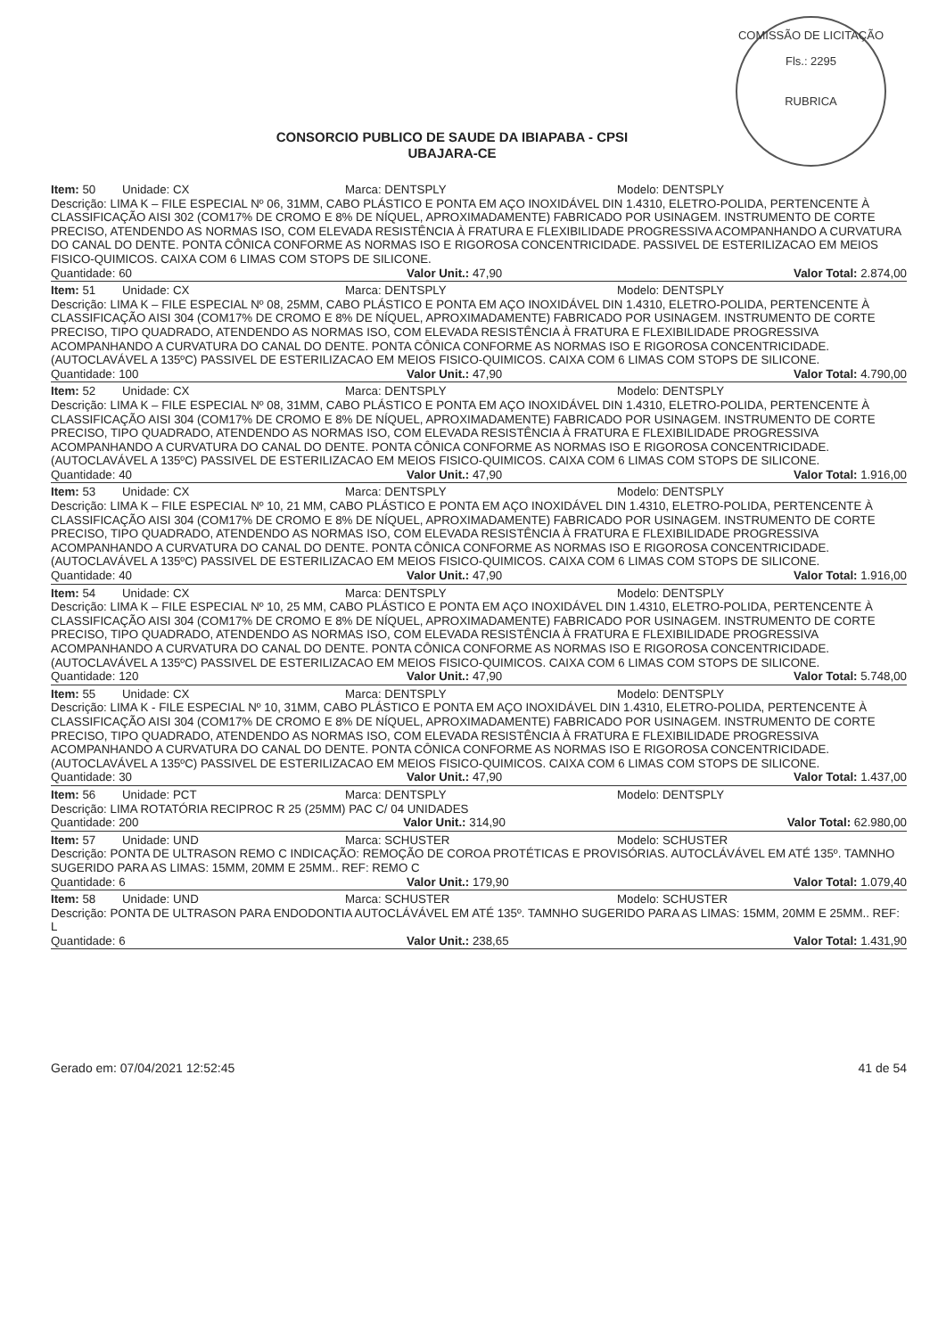COMISSÃO DE LICITAÇÃO
Fls.: 2295
RUBRICA
CONSORCIO PUBLICO DE SAUDE DA IBIAPABA - CPSI
UBAJARA-CE
Item: 50 Unidade: CX Marca: DENTSPLY Modelo: DENTSPLY
Descrição: LIMA K – FILE ESPECIAL Nº 06, 31MM, CABO PLÁSTICO E PONTA EM AÇO INOXIDÁVEL DIN 1.4310, ELETRO-POLIDA, PERTENCENTE À CLASSIFICAÇÃO AISI 302 (COM17% DE CROMO E 8% DE NÍQUEL, APROXIMADAMENTE) FABRICADO POR USINAGEM. INSTRUMENTO DE CORTE PRECISO, ATENDENDO AS NORMAS ISO, COM ELEVADA RESISTÊNCIA À FRATURA E FLEXIBILIDADE PROGRESSIVA ACOMPANHANDO A CURVATURA DO CANAL DO DENTE. PONTA CÔNICA CONFORME AS NORMAS ISO E RIGOROSA CONCENTRICIDADE. PASSIVEL DE ESTERILIZACAO EM MEIOS FISICO-QUIMICOS. CAIXA COM 6 LIMAS COM STOPS DE SILICONE.
Quantidade: 60 Valor Unit.: 47,90 Valor Total: 2.874,00
Item: 51 Unidade: CX Marca: DENTSPLY Modelo: DENTSPLY
Descrição: LIMA K – FILE ESPECIAL Nº 08, 25MM, CABO PLÁSTICO E PONTA EM AÇO INOXIDÁVEL DIN 1.4310, ELETRO-POLIDA, PERTENCENTE À CLASSIFICAÇÃO AISI 304 (COM17% DE CROMO E 8% DE NÍQUEL, APROXIMADAMENTE) FABRICADO POR USINAGEM. INSTRUMENTO DE CORTE PRECISO, TIPO QUADRADO, ATENDENDO AS NORMAS ISO, COM ELEVADA RESISTÊNCIA À FRATURA E FLEXIBILIDADE PROGRESSIVA ACOMPANHANDO A CURVATURA DO CANAL DO DENTE. PONTA CÔNICA CONFORME AS NORMAS ISO E RIGOROSA CONCENTRICIDADE. (AUTOCLAVÁVEL A 135ºC) PASSIVEL DE ESTERILIZACAO EM MEIOS FISICO-QUIMICOS. CAIXA COM 6 LIMAS COM STOPS DE SILICONE.
Quantidade: 100 Valor Unit.: 47,90 Valor Total: 4.790,00
Item: 52 Unidade: CX Marca: DENTSPLY Modelo: DENTSPLY
Descrição: LIMA K – FILE ESPECIAL Nº 08, 31MM, CABO PLÁSTICO E PONTA EM AÇO INOXIDÁVEL DIN 1.4310, ELETRO-POLIDA, PERTENCENTE À CLASSIFICAÇÃO AISI 304 (COM17% DE CROMO E 8% DE NÍQUEL, APROXIMADAMENTE) FABRICADO POR USINAGEM. INSTRUMENTO DE CORTE PRECISO, TIPO QUADRADO, ATENDENDO AS NORMAS ISO, COM ELEVADA RESISTÊNCIA À FRATURA E FLEXIBILIDADE PROGRESSIVA ACOMPANHANDO A CURVATURA DO CANAL DO DENTE. PONTA CÔNICA CONFORME AS NORMAS ISO E RIGOROSA CONCENTRICIDADE. (AUTOCLAVÁVEL A 135ºC) PASSIVEL DE ESTERILIZACAO EM MEIOS FISICO-QUIMICOS. CAIXA COM 6 LIMAS COM STOPS DE SILICONE.
Quantidade: 40 Valor Unit.: 47,90 Valor Total: 1.916,00
Item: 53 Unidade: CX Marca: DENTSPLY Modelo: DENTSPLY
Descrição: LIMA K – FILE ESPECIAL Nº 10, 21 MM, CABO PLÁSTICO E PONTA EM AÇO INOXIDÁVEL DIN 1.4310, ELETRO-POLIDA, PERTENCENTE À CLASSIFICAÇÃO AISI 304 (COM17% DE CROMO E 8% DE NÍQUEL, APROXIMADAMENTE) FABRICADO POR USINAGEM. INSTRUMENTO DE CORTE PRECISO, TIPO QUADRADO, ATENDENDO AS NORMAS ISO, COM ELEVADA RESISTÊNCIA À FRATURA E FLEXIBILIDADE PROGRESSIVA ACOMPANHANDO A CURVATURA DO CANAL DO DENTE. PONTA CÔNICA CONFORME AS NORMAS ISO E RIGOROSA CONCENTRICIDADE. (AUTOCLAVÁVEL A 135ºC) PASSIVEL DE ESTERILIZACAO EM MEIOS FISICO-QUIMICOS. CAIXA COM 6 LIMAS COM STOPS DE SILICONE.
Quantidade: 40 Valor Unit.: 47,90 Valor Total: 1.916,00
Item: 54 Unidade: CX Marca: DENTSPLY Modelo: DENTSPLY
Descrição: LIMA K – FILE ESPECIAL Nº 10, 25 MM, CABO PLÁSTICO E PONTA EM AÇO INOXIDÁVEL DIN 1.4310, ELETRO-POLIDA, PERTENCENTE À CLASSIFICAÇÃO AISI 304 (COM17% DE CROMO E 8% DE NÍQUEL, APROXIMADAMENTE) FABRICADO POR USINAGEM. INSTRUMENTO DE CORTE PRECISO, TIPO QUADRADO, ATENDENDO AS NORMAS ISO, COM ELEVADA RESISTÊNCIA À FRATURA E FLEXIBILIDADE PROGRESSIVA ACOMPANHANDO A CURVATURA DO CANAL DO DENTE. PONTA CÔNICA CONFORME AS NORMAS ISO E RIGOROSA CONCENTRICIDADE. (AUTOCLAVÁVEL A 135ºC) PASSIVEL DE ESTERILIZACAO EM MEIOS FISICO-QUIMICOS. CAIXA COM 6 LIMAS COM STOPS DE SILICONE.
Quantidade: 120 Valor Unit.: 47,90 Valor Total: 5.748,00
Item: 55 Unidade: CX Marca: DENTSPLY Modelo: DENTSPLY
Descrição: LIMA K - FILE ESPECIAL Nº 10, 31MM, CABO PLÁSTICO E PONTA EM AÇO INOXIDÁVEL DIN 1.4310, ELETRO-POLIDA, PERTENCENTE À CLASSIFICAÇÃO AISI 304 (COM17% DE CROMO E 8% DE NÍQUEL, APROXIMADAMENTE) FABRICADO POR USINAGEM. INSTRUMENTO DE CORTE PRECISO, TIPO QUADRADO, ATENDENDO AS NORMAS ISO, COM ELEVADA RESISTÊNCIA À FRATURA E FLEXIBILIDADE PROGRESSIVA ACOMPANHANDO A CURVATURA DO CANAL DO DENTE. PONTA CÔNICA CONFORME AS NORMAS ISO E RIGOROSA CONCENTRICIDADE. (AUTOCLAVÁVEL A 135ºC) PASSIVEL DE ESTERILIZACAO EM MEIOS FISICO-QUIMICOS. CAIXA COM 6 LIMAS COM STOPS DE SILICONE.
Quantidade: 30 Valor Unit.: 47,90 Valor Total: 1.437,00
Item: 56 Unidade: PCT Marca: DENTSPLY Modelo: DENTSPLY
Descrição: LIMA ROTATÓRIA RECIPROC R 25 (25MM) PAC C/ 04 UNIDADES
Quantidade: 200 Valor Unit.: 314,90 Valor Total: 62.980,00
Item: 57 Unidade: UND Marca: SCHUSTER Modelo: SCHUSTER
Descrição: PONTA DE ULTRASON REMO C INDICAÇÃO: REMOÇÃO DE COROA PROTÉTICAS E PROVISÓRIAS. AUTOCLÁVÁVEL EM ATÉ 135º. TAMNHO SUGERIDO PARA AS LIMAS: 15MM, 20MM E 25MM.. REF: REMO C
Quantidade: 6 Valor Unit.: 179,90 Valor Total: 1.079,40
Item: 58 Unidade: UND Marca: SCHUSTER Modelo: SCHUSTER
Descrição: PONTA DE ULTRASON PARA ENDODONTIA AUTOCLÁVÁVEL EM ATÉ 135º. TAMNHO SUGERIDO PARA AS LIMAS: 15MM, 20MM E 25MM.. REF: L
Quantidade: 6 Valor Unit.: 238,65 Valor Total: 1.431,90
Gerado em: 07/04/2021 12:52:45 41 de 54